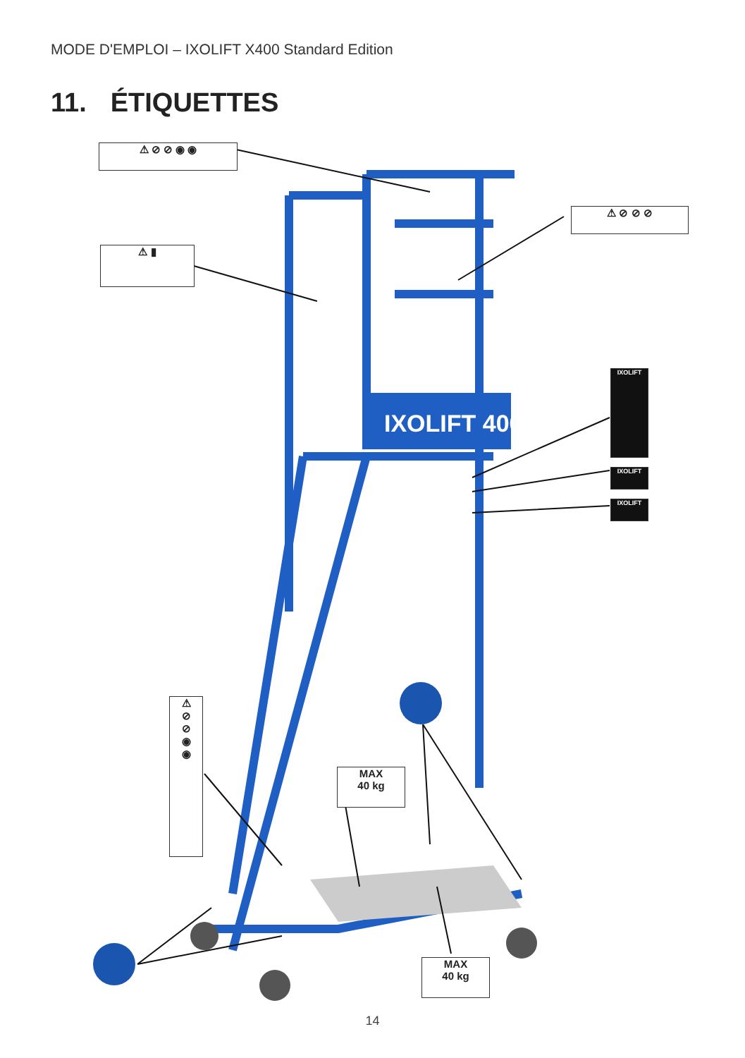MODE D'EMPLOI – IXOLIFT X400 Standard Edition
11. ÉTIQUETTES
IXOLIFT 400
⚠ ⊘ ⊘ ◉ ◉
⚠ ⊘ ⊘ ⊘
⚠ ▮
IXOLIFT
IXOLIFT
IXOLIFT
⚠
⊘
⊘
◉
◉
MAX
40 kg
MAX
40 kg
14